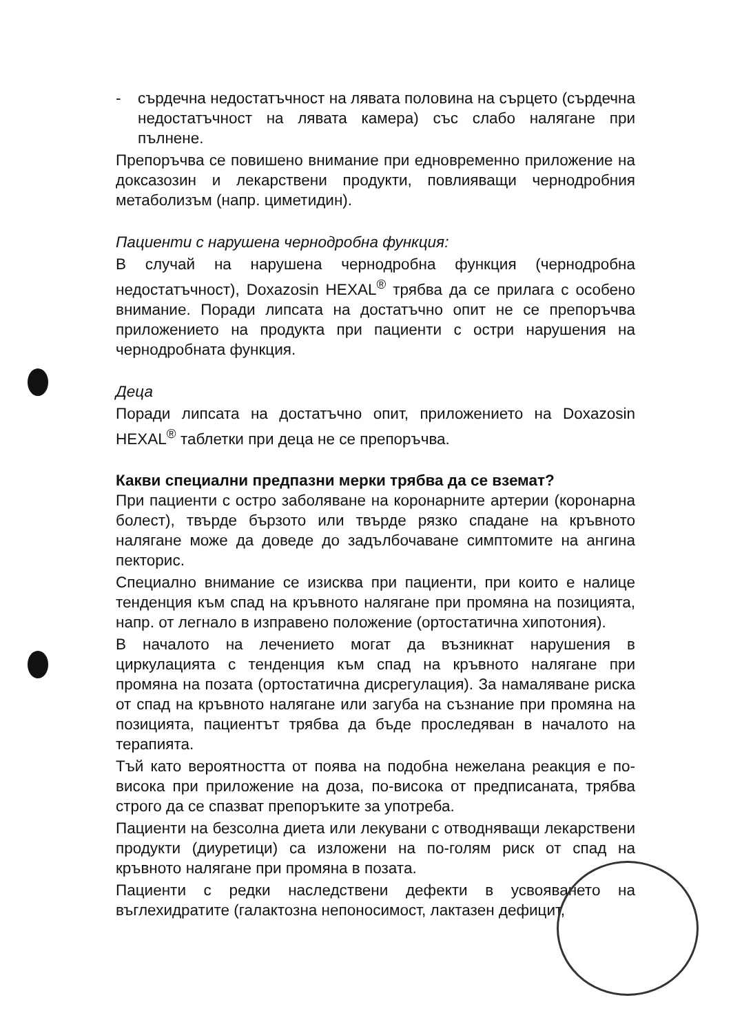- сърдечна недостатъчност на лявата половина на сърцето (сърдечна недостатъчност на лявата камера) със слабо налягане при пълнене.
Препоръчва се повишено внимание при едновременно приложение на доксазозин и лекарствени продукти, повлияващи чернодробния метаболизъм (напр. циметидин).
Пациенти с нарушена чернодробна функция:
В случай на нарушена чернодробна функция (чернодробна недостатъчност), Doxazosin HEXAL<sup>®</sup> трябва да се прилага с особено внимание. Поради липсата на достатъчно опит не се препоръчва приложението на продукта при пациенти с остри нарушения на чернодробната функция.
Деца
Поради липсата на достатъчно опит, приложението на Doxazosin HEXAL<sup>®</sup> таблетки при деца не се препоръчва.
Какви специални предпазни мерки трябва да се вземат?
При пациенти с остро заболяване на коронарните артерии (коронарна болест), твърде бързото или твърде рязко спадане на кръвното налягане може да доведе до задълбочаване симптомите на ангина пекторис.
Специално внимание се изисква при пациенти, при които е налице тенденция към спад на кръвното налягане при промяна на позицията, напр. от легнало в изправено положение (ортостатична хипотония).
В началото на лечението могат да възникнат нарушения в циркулацията с тенденция към спад на кръвното налягане при промяна на позата (ортостатична дисрегулация). За намаляване риска от спад на кръвното налягане или загуба на съзнание при промяна на позицията, пациентът трябва да бъде проследяван в началото на терапията.
Тъй като вероятността от поява на подобна нежелана реакция е по-висока при приложение на доза, по-висока от предписаната, трябва строго да се спазват препоръките за употреба.
Пациенти на безсолна диета или лекувани с отводняващи лекарствени продукти (диуретици) са изложени на по-голям риск от спад на кръвното налягане при промяна в позата.
Пациенти с редки наследствени дефекти в усвояването на въглехидратите (галактозна непоносимост, лактазен дефицит,